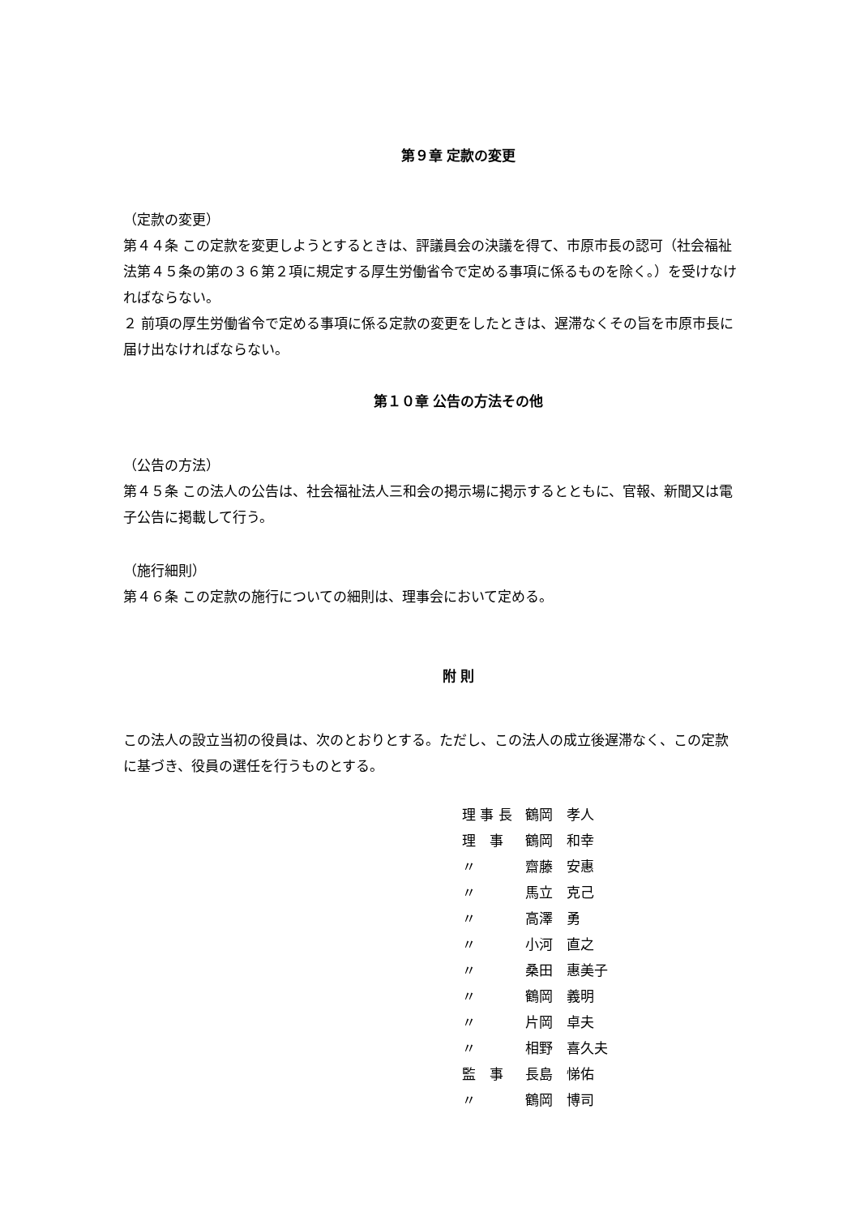第９章 定款の変更
（定款の変更）
第４４条 この定款を変更しようとするときは、評議員会の決議を得て、市原市長の認可（社会福祉法第４５条の第の３６第２項に規定する厚生労働省令で定める事項に係るものを除く。）を受けなければならない。
２ 前項の厚生労働省令で定める事項に係る定款の変更をしたときは、遅滞なくその旨を市原市長に届け出なければならない。
第１０章 公告の方法その他
（公告の方法）
第４５条 この法人の公告は、社会福祉法人三和会の掲示場に掲示するとともに、官報、新聞又は電子公告に掲載して行う。
（施行細則）
第４６条 この定款の施行についての細則は、理事会において定める。
附 則
この法人の設立当初の役員は、次のとおりとする。ただし、この法人の成立後遅滞なく、この定款に基づき、役員の選任を行うものとする。
| 理 事 長 | 鶴岡 孝人 |
| 理 事 | 鶴岡 和幸 |
| 〃 | 齋藤 安惠 |
| 〃 | 馬立 克己 |
| 〃 | 高澤 勇 |
| 〃 | 小河 直之 |
| 〃 | 桑田 惠美子 |
| 〃 | 鶴岡 義明 |
| 〃 | 片岡 卓夫 |
| 〃 | 相野 喜久夫 |
| 監 事 | 長島 悌佑 |
| 〃 | 鶴岡 博司 |